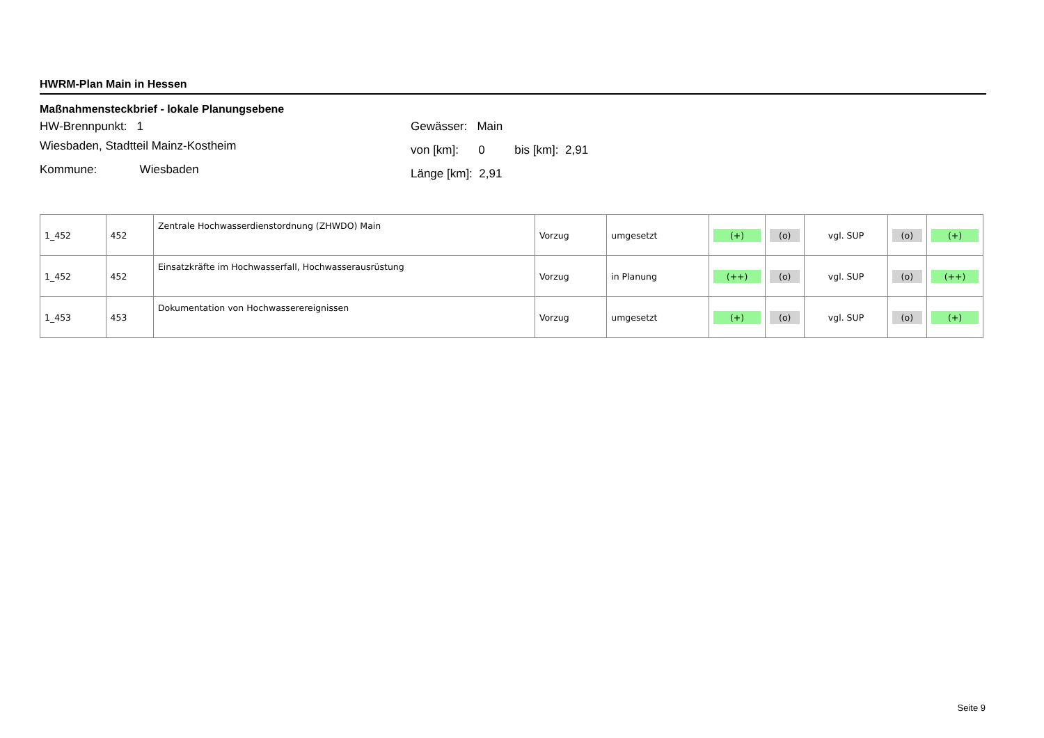HWRM-Plan Main in Hessen
Maßnahmensteckbrief - lokale Planungsebene
HW-Brennpunkt: 1
Wiesbaden, Stadtteil Mainz-Kostheim
Kommune: Wiesbaden
Gewässer: Main
von [km]: 0 bis [km]: 2,91
Länge [km]: 2,91
| 1_452 | 452 | Zentrale Hochwasserdienstordnung (ZHWDO) Main | Vorzug | umgesetzt | (+) | (o) | vgl. SUP | (o) | (+) |
| 1_452 | 452 | Einsatzkräfte im Hochwasserfall, Hochwasserausrüstung | Vorzug | in Planung | (++) | (o) | vgl. SUP | (o) | (++) |
| 1_453 | 453 | Dokumentation von Hochwasserereignissen | Vorzug | umgesetzt | (+) | (o) | vgl. SUP | (o) | (+) |
Seite 9